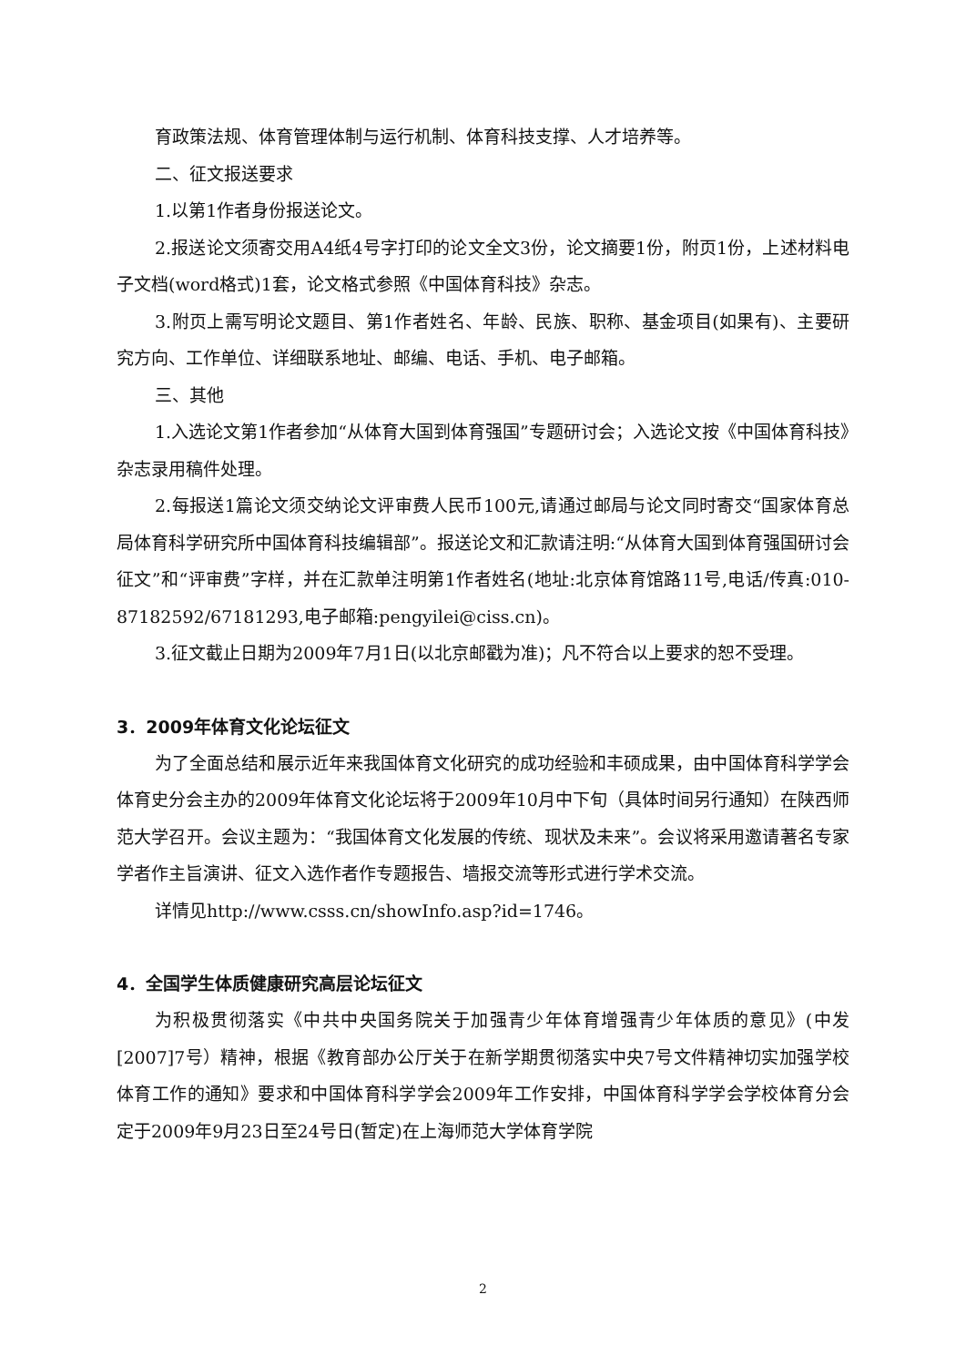育政策法规、体育管理体制与运行机制、体育科技支撑、人才培养等。
二、征文报送要求
1.以第1作者身份报送论文。
2.报送论文须寄交用A4纸4号字打印的论文全文3份，论文摘要1份，附页1份，上述材料电子文档(word格式)1套，论文格式参照《中国体育科技》杂志。
3.附页上需写明论文题目、第1作者姓名、年龄、民族、职称、基金项目(如果有)、主要研究方向、工作单位、详细联系地址、邮编、电话、手机、电子邮箱。
三、其他
1.入选论文第1作者参加“从体育大国到体育强国”专题研讨会；入选论文按《中国体育科技》杂志录用稿件处理。
2.每报送1篇论文须交纳论文评审费人民币100元,请通过邮局与论文同时寄交“国家体育总局体育科学研究所中国体育科技编辑部”。报送论文和汇款请注明:“从体育大国到体育强国研讨会征文”和“评审费”字样，并在汇款单注明第1作者姓名(地址:北京体育馆路11号,电话/传真:010-87182592/67181293,电子邮箱:pengyilei@ciss.cn)。
3.征文截止日期为2009年7月1日(以北京邮戳为准)；凡不符合以上要求的恕不受理。
3．2009年体育文化论坛征文
为了全面总结和展示近年来我国体育文化研究的成功经验和丰硕成果，由中国体育科学学会体育史分会主办的2009年体育文化论坛将于2009年10月中下旬（具体时间另行通知）在陕西师范大学召开。会议主题为：“我国体育文化发展的传统、现状及未来”。会议将采用邀请著名专家学者作主旨演讲、征文入选作者作专题报告、墙报交流等形式进行学术交流。
详情见http://www.csss.cn/showInfo.asp?id=1746。
4．全国学生体质健康研究高层论坛征文
为积极贯彻落实《中共中央国务院关于加强青少年体育增强青少年体质的意见》(中发[2007]7号）精神，根据《教育部办公厅关于在新学期贯彻落实中央7号文件精神切实加强学校体育工作的通知》要求和中国体育科学学会2009年工作安排，中国体育科学学会学校体育分会定于2009年9月23日至24号日(暂定)在上海师范大学体育学院
2